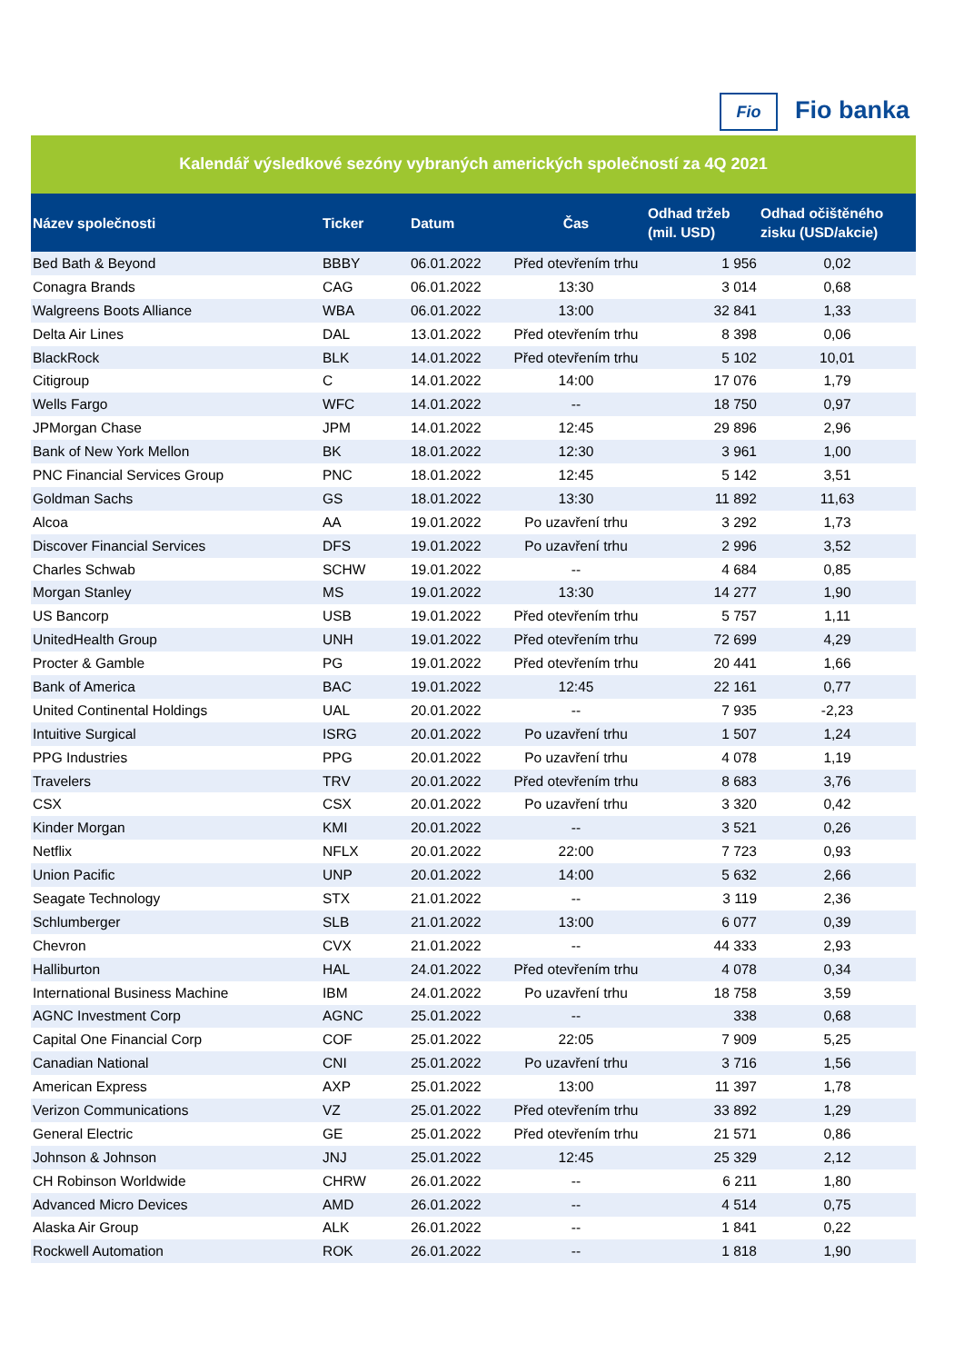Fio Fio banka
Kalendář výsledkové sezóny vybraných amerických společností za 4Q 2021
| Název společnosti | Ticker | Datum | Čas | Odhad tržeb (mil. USD) | Odhad očištěného zisku (USD/akcie) |
| --- | --- | --- | --- | --- | --- |
| Bed Bath & Beyond | BBBY | 06.01.2022 | Před otevřením trhu | 1 956 | 0,02 |
| Conagra Brands | CAG | 06.01.2022 | 13:30 | 3 014 | 0,68 |
| Walgreens Boots Alliance | WBA | 06.01.2022 | 13:00 | 32 841 | 1,33 |
| Delta Air Lines | DAL | 13.01.2022 | Před otevřením trhu | 8 398 | 0,06 |
| BlackRock | BLK | 14.01.2022 | Před otevřením trhu | 5 102 | 10,01 |
| Citigroup | C | 14.01.2022 | 14:00 | 17 076 | 1,79 |
| Wells Fargo | WFC | 14.01.2022 | -- | 18 750 | 0,97 |
| JPMorgan Chase | JPM | 14.01.2022 | 12:45 | 29 896 | 2,96 |
| Bank of New York Mellon | BK | 18.01.2022 | 12:30 | 3 961 | 1,00 |
| PNC Financial Services Group | PNC | 18.01.2022 | 12:45 | 5 142 | 3,51 |
| Goldman Sachs | GS | 18.01.2022 | 13:30 | 11 892 | 11,63 |
| Alcoa | AA | 19.01.2022 | Po uzavření trhu | 3 292 | 1,73 |
| Discover Financial Services | DFS | 19.01.2022 | Po uzavření trhu | 2 996 | 3,52 |
| Charles Schwab | SCHW | 19.01.2022 | -- | 4 684 | 0,85 |
| Morgan Stanley | MS | 19.01.2022 | 13:30 | 14 277 | 1,90 |
| US Bancorp | USB | 19.01.2022 | Před otevřením trhu | 5 757 | 1,11 |
| UnitedHealth Group | UNH | 19.01.2022 | Před otevřením trhu | 72 699 | 4,29 |
| Procter & Gamble | PG | 19.01.2022 | Před otevřením trhu | 20 441 | 1,66 |
| Bank of America | BAC | 19.01.2022 | 12:45 | 22 161 | 0,77 |
| United Continental Holdings | UAL | 20.01.2022 | -- | 7 935 | -2,23 |
| Intuitive Surgical | ISRG | 20.01.2022 | Po uzavření trhu | 1 507 | 1,24 |
| PPG Industries | PPG | 20.01.2022 | Po uzavření trhu | 4 078 | 1,19 |
| Travelers | TRV | 20.01.2022 | Před otevřením trhu | 8 683 | 3,76 |
| CSX | CSX | 20.01.2022 | Po uzavření trhu | 3 320 | 0,42 |
| Kinder Morgan | KMI | 20.01.2022 | -- | 3 521 | 0,26 |
| Netflix | NFLX | 20.01.2022 | 22:00 | 7 723 | 0,93 |
| Union Pacific | UNP | 20.01.2022 | 14:00 | 5 632 | 2,66 |
| Seagate Technology | STX | 21.01.2022 | -- | 3 119 | 2,36 |
| Schlumberger | SLB | 21.01.2022 | 13:00 | 6 077 | 0,39 |
| Chevron | CVX | 21.01.2022 | -- | 44 333 | 2,93 |
| Halliburton | HAL | 24.01.2022 | Před otevřením trhu | 4 078 | 0,34 |
| International Business Machine | IBM | 24.01.2022 | Po uzavření trhu | 18 758 | 3,59 |
| AGNC Investment Corp | AGNC | 25.01.2022 | -- | 338 | 0,68 |
| Capital One Financial Corp | COF | 25.01.2022 | 22:05 | 7 909 | 5,25 |
| Canadian National | CNI | 25.01.2022 | Po uzavření trhu | 3 716 | 1,56 |
| American Express | AXP | 25.01.2022 | 13:00 | 11 397 | 1,78 |
| Verizon Communications | VZ | 25.01.2022 | Před otevřením trhu | 33 892 | 1,29 |
| General Electric | GE | 25.01.2022 | Před otevřením trhu | 21 571 | 0,86 |
| Johnson & Johnson | JNJ | 25.01.2022 | 12:45 | 25 329 | 2,12 |
| CH Robinson Worldwide | CHRW | 26.01.2022 | -- | 6 211 | 1,80 |
| Advanced Micro Devices | AMD | 26.01.2022 | -- | 4 514 | 0,75 |
| Alaska Air Group | ALK | 26.01.2022 | -- | 1 841 | 0,22 |
| Rockwell Automation | ROK | 26.01.2022 | -- | 1 818 | 1,90 |